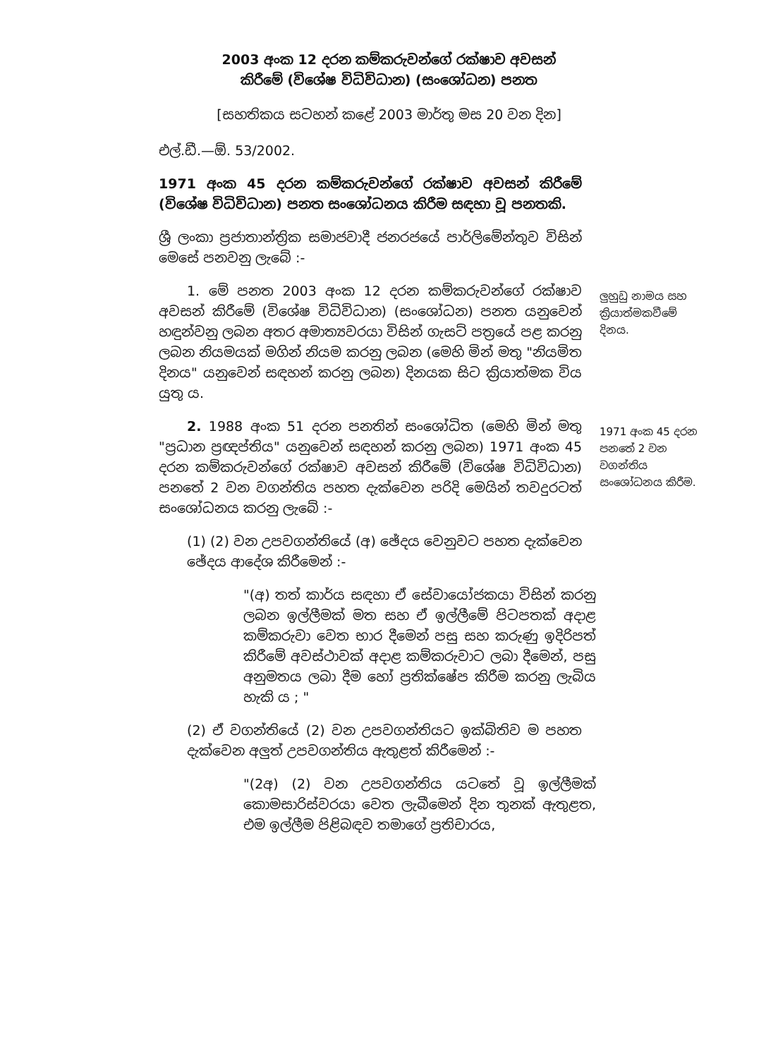2003 අංක 12 දරන කම්කරුවන්ගේ රක්ෂාව අවසන්
කිරීමේ (විශේෂ විධිවිධාන) (සංශෝධන) පනත
[සහතිකය සටහන් කළේ 2003 මාර්තු මස 20 වන දින]
එල්.ඩී.—ඕ. 53/2002.
1971 අංක 45 දරන කම්කරුවන්ගේ රක්ෂාව අවසන් කිරීමේ (විශේෂ විධිවිධාන) පනත සංශෝධනය කිරීම සඳහා වූ පනතකි.
ශ්‍රී ලංකා ප්‍රජාතාන්ත්‍රික සමාජවාදී ජනරජයේ පාර්ලිමේන්තුව විසින් මෙසේ පනවනු ලැබේ :-
1. මේ පනත 2003 අංක 12 දරන කම්කරුවන්ගේ රක්ෂාව අවසන් කිරීමේ (විශේෂ විධිවිධාන) (සංශෝධන) පනත යනුවෙන් හඳුන්වනු ලබන අතර අමාත්‍යවරයා විසින් ගැසට් පත්‍රයේ පළ කරනු ලබන නියමයක් මගින් නියම කරනු ලබන (මෙහි මින් මතු "නියමිත දිනය" යනුවෙන් සඳහන් කරනු ලබන) දිනයක සිට ක්‍රියාත්මක විය යුතු ය.
ලුහුඩු නාමය සහ ක්‍රියාත්මකවීමේ දිනය.
2. 1988 අංක 51 දරන පනතින් සංශෝධිත (මෙහි මින් මතු "ප්‍රධාන ප්‍රඥප්තිය" යනුවෙන් සඳහන් කරනු ලබන) 1971 අංක 45 දරන කම්කරුවන්ගේ රක්ෂාව අවසන් කිරීමේ (විශේෂ විධිවිධාන) පනතේ 2 වන වගන්තිය පහත දැක්වෙන පරිදි මෙයින් තවදුරටත් සංශෝධනය කරනු ලැබේ :-
1971 අංක 45 දරන පනතේ 2 වන වගන්තිය සංශෝධනය කිරීම.
(1) (2) වන උපවගන්තියේ (අ) ඡේදය වෙනුවට පහත දැක්වෙන ඡේදය ආදේශ කිරීමෙන් :-
"(අ) තත් කාර්ය සඳහා ඒ සේවායෝජකයා විසින් කරනු ලබන ඉල්ලීමක් මත සහ ඒ ඉල්ලීමේ පිටපතක් අදාළ කම්කරුවා වෙත භාර දීමෙන් පසු සහ කරුණු ඉදිරිපත් කිරීමේ අවස්ථාවක් අදාළ කම්කරුවාට ලබා දීමෙන්, පසු අනුමතය ලබා දීම හෝ ප්‍රතික්ෂේප කිරීම කරනු ලැබිය හැකි ය ; "
(2) ඒ වගන්තියේ (2) වන උපවගන්තියට ඉක්බිතිව ම පහත දැක්වෙන අලුත් උපවගන්තිය ඇතුළත් කිරීමෙන් :-
"(2අ) (2) වන උපවගන්තිය යටතේ වූ ඉල්ලීමක් කොමසාරිස්වරයා වෙත ලැබීමෙන් දින තුනක් ඇතුළත, එම ඉල්ලීම පිළිබඳව තමාගේ ප්‍රතිචාරය,